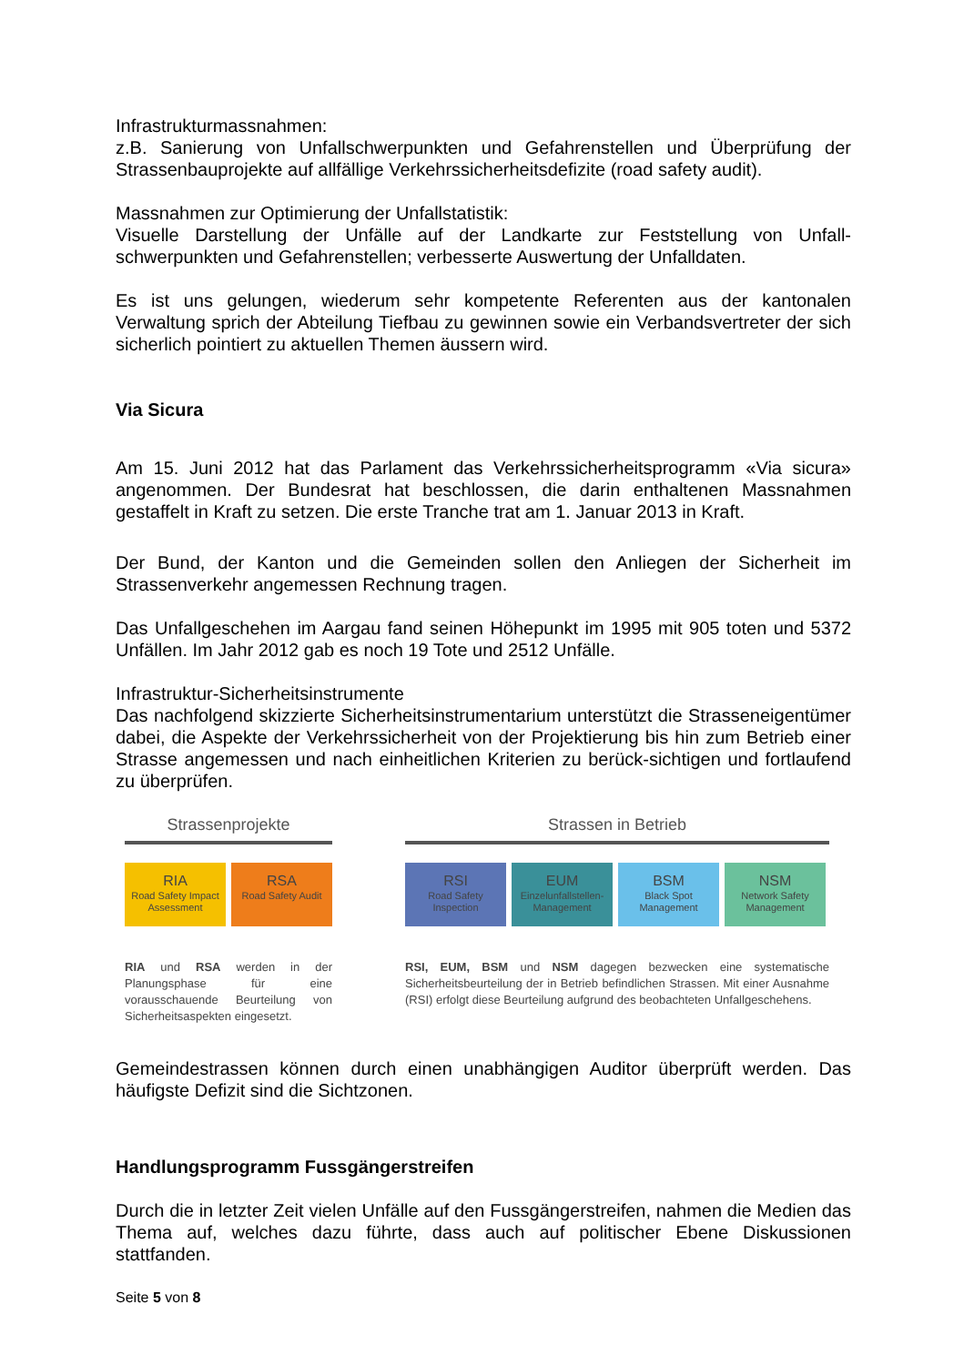Infrastrukturmassnahmen:
z.B. Sanierung von Unfallschwerpunkten und Gefahrenstellen und Überprüfung der Strassenbauprojekte auf allfällige Verkehrssicherheitsdefizite (road safety audit).
Massnahmen zur Optimierung der Unfallstatistik:
Visuelle Darstellung der Unfälle auf der Landkarte zur Feststellung von Unfall-schwerpunkten und Gefahrenstellen; verbesserte Auswertung der Unfalldaten.
Es ist uns gelungen, wiederum sehr kompetente Referenten aus der kantonalen Verwaltung sprich der Abteilung Tiefbau zu gewinnen sowie ein Verbandsvertreter der sich sicherlich pointiert zu aktuellen Themen äussern wird.
Via Sicura
Am 15. Juni 2012 hat das Parlament das Verkehrssicherheitsprogramm «Via sicura» angenommen. Der Bundesrat hat beschlossen, die darin enthaltenen Massnahmen gestaffelt in Kraft zu setzen. Die erste Tranche trat am 1. Januar 2013 in Kraft.
Der Bund, der Kanton und die Gemeinden sollen den Anliegen der Sicherheit im Strassenverkehr angemessen Rechnung tragen.
Das Unfallgeschehen im Aargau fand seinen Höhepunkt im 1995 mit 905 toten und 5372 Unfällen. Im Jahr 2012 gab es noch 19 Tote und 2512 Unfälle.
Infrastruktur-Sicherheitsinstrumente
Das nachfolgend skizzierte Sicherheitsinstrumentarium unterstützt die Strasseneigentümer dabei, die Aspekte der Verkehrssicherheit von der Projektierung bis hin zum Betrieb einer Strasse angemessen und nach einheitlichen Kriterien zu berück-sichtigen und fortlaufend zu überprüfen.
Strassenprojekte
RIA
Road Safety Impact Assessment
RSA
Road Safety Audit
RIA und RSA werden in der Planungsphase für eine vorausschauende Beurteilung von Sicherheitsaspekten eingesetzt.
Strassen in Betrieb
RSI
Road Safety Inspection
EUM
Einzelunfallstellen-Management
BSM
Black Spot Management
NSM
Network Safety Management
RSI, EUM, BSM und NSM dagegen bezwecken eine systematische Sicherheitsbeurteilung der in Betrieb befindlichen Strassen. Mit einer Ausnahme (RSI) erfolgt diese Beurteilung aufgrund des beobachteten Unfallgeschehens.
Gemeindestrassen können durch einen unabhängigen Auditor überprüft werden. Das häufigste Defizit sind die Sichtzonen.
Handlungsprogramm Fussgängerstreifen
Durch die in letzter Zeit vielen Unfälle auf den Fussgängerstreifen, nahmen die Medien das Thema auf, welches dazu führte, dass auch auf politischer Ebene Diskussionen stattfanden.
Seite 5 von 8